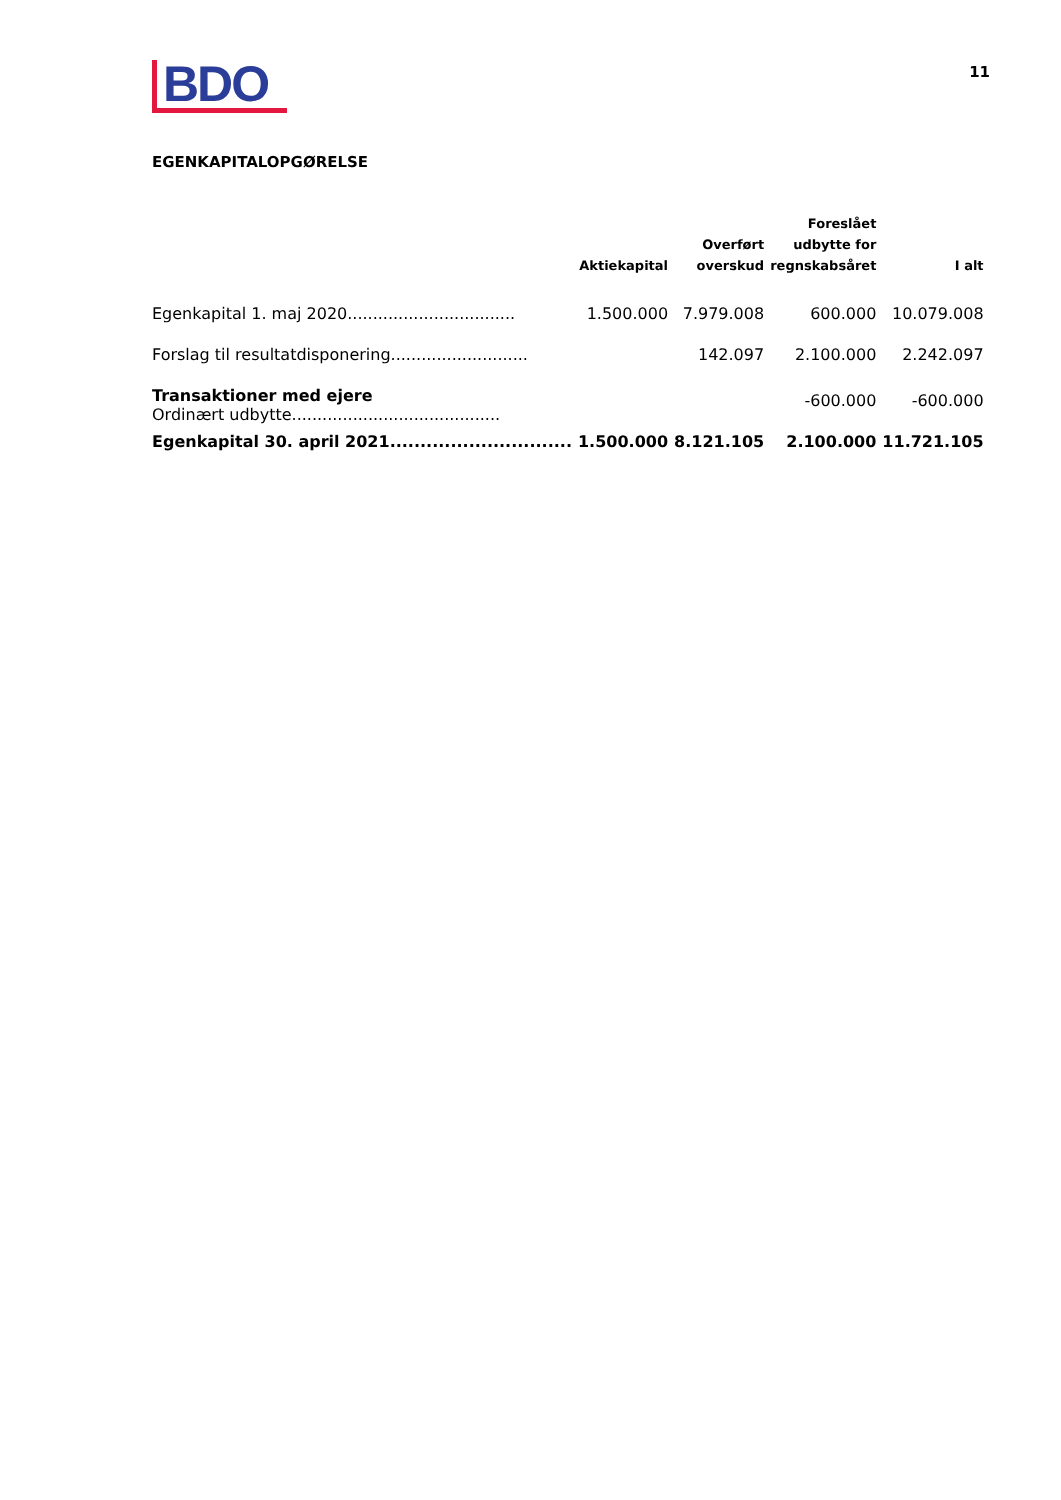BDO
11
EGENKAPITALOPGØRELSE
| | Aktiekapital | Overført overskud | Foreslået udbytte for regnskabsåret | I alt |
| --- | --- | --- | --- | --- |
| Egenkapital 1. maj 2020................................. | 1.500.000 | 7.979.008 | 600.000 | 10.079.008 |
| Forslag til resultatdisponering........................... | | 142.097 | 2.100.000 | 2.242.097 |
| Transaktioner med ejere Ordinært udbytte......................................... | | | -600.000 | -600.000 |
| Egenkapital 30. april 2021.............................. | 1.500.000 | 8.121.105 | 2.100.000 | 11.721.105 |